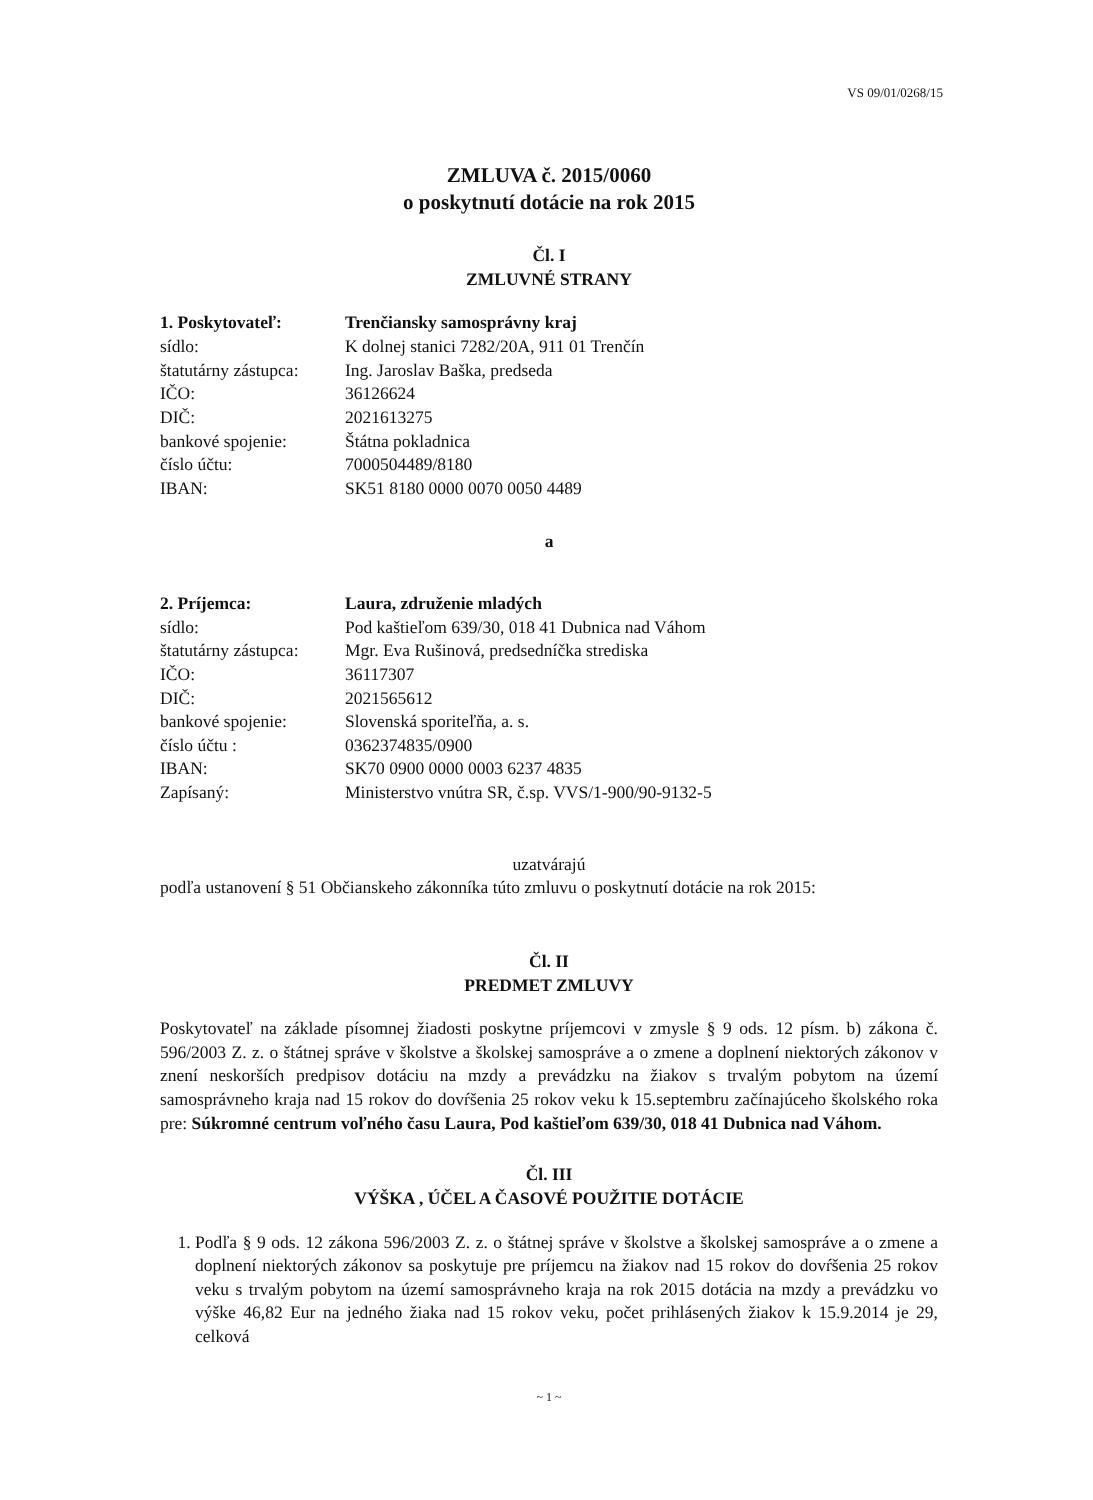VS 09/01/0268/15
ZMLUVA č. 2015/0060
o poskytnutí dotácie na rok 2015
Čl. I
ZMLUVNÉ STRANY
| 1. Poskytovateľ: | Trenčiansky samosprávny kraj |
| sídlo: | K dolnej stanici 7282/20A, 911 01 Trenčín |
| štatutárny zástupca: | Ing. Jaroslav Baška, predseda |
| IČO: | 36126624 |
| DIČ: | 2021613275 |
| bankové spojenie: | Štátna pokladnica |
| číslo účtu: | 7000504489/8180 |
| IBAN: | SK51 8180 0000 0070 0050 4489 |
a
| 2. Príjemca: | Laura, združenie mladých |
| sídlo: | Pod kaštieľom 639/30, 018 41 Dubnica nad Váhom |
| štatutárny zástupca: | Mgr. Eva Rušinová, predsedníčka strediska |
| IČO: | 36117307 |
| DIČ: | 2021565612 |
| bankové spojenie: | Slovenská sporiteľňa, a. s. |
| číslo účtu : | 0362374835/0900 |
| IBAN: | SK70 0900 0000 0003 6237 4835 |
| Zapísaný: | Ministerstvo vnútra SR, č.sp. VVS/1-900/90-9132-5 |
uzatvárajú
podľa ustanovení § 51 Občianskeho zákonníka túto zmluvu o poskytnutí dotácie na rok 2015:
Čl. II
PREDMET ZMLUVY
Poskytovateľ na základe písomnej žiadosti poskytne príjemcovi v zmysle § 9 ods. 12 písm. b) zákona č. 596/2003 Z. z. o štátnej správe v školstve a školskej samospráve a o zmene a doplnení niektorých zákonov v znení neskorších predpisov dotáciu na mzdy a prevádzku na žiakov s trvalým pobytom na území samosprávneho kraja nad 15 rokov do dovŕšenia 25 rokov veku k 15.septembru začínajúceho školského roka pre: Súkromné centrum voľného času Laura, Pod kaštieľom 639/30, 018 41 Dubnica nad Váhom.
Čl. III
VÝŠKA , ÚČEL A ČASOVÉ POUŽITIE DOTÁCIE
1. Podľa § 9 ods. 12 zákona 596/2003 Z. z. o štátnej správe v školstve a školskej samospráve a o zmene a doplnení niektorých zákonov sa poskytuje pre príjemcu na žiakov nad 15 rokov do dovŕšenia 25 rokov veku s trvalým pobytom na území samosprávneho kraja na rok 2015 dotácia na mzdy a prevádzku vo výške 46,82 Eur na jedného žiaka nad 15 rokov veku, počet prihlásených žiakov k 15.9.2014 je 29, celková
~ 1 ~